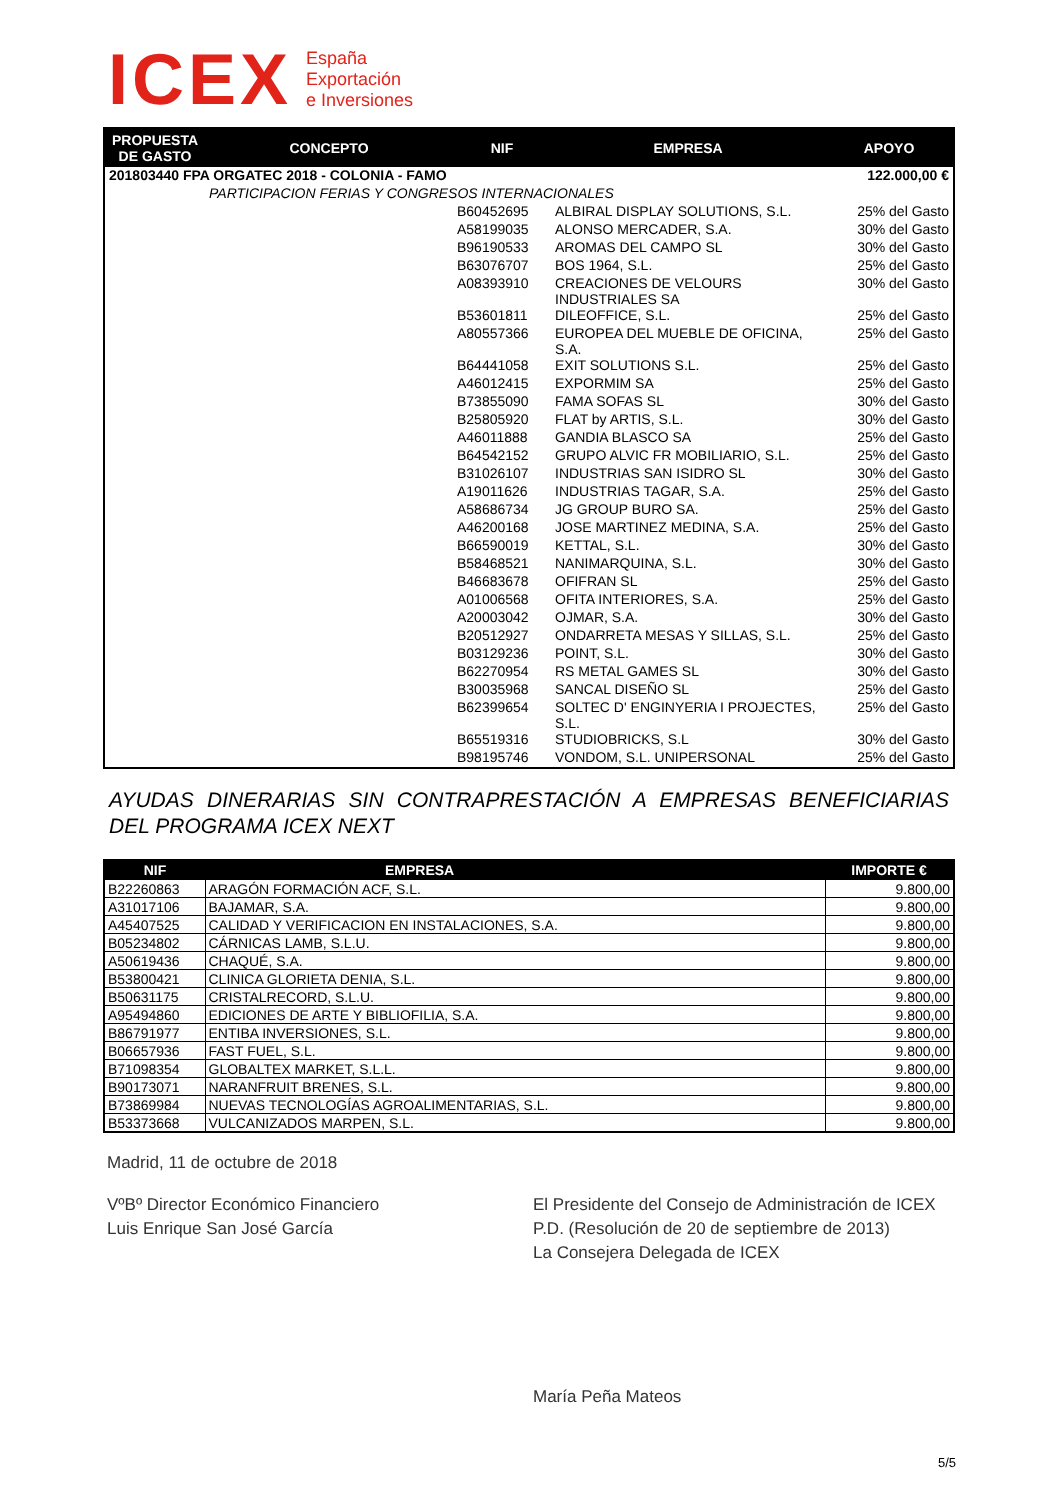ICEX
España
Exportación
e Inversiones
| PROPUESTA DE GASTO | CONCEPTO | NIF | EMPRESA | APOYO |
| --- | --- | --- | --- | --- |
| 201803440 FPA ORGATEC 2018 - COLONIA - FAMO | | | | 122.000,00 € |
| | PARTICIPACION FERIAS Y CONGRESOS INTERNACIONALES | | | |
| | | B60452695 | ALBIRAL DISPLAY SOLUTIONS, S.L. | 25% del Gasto |
| | | A58199035 | ALONSO MERCADER, S.A. | 30% del Gasto |
| | | B96190533 | AROMAS DEL CAMPO SL | 30% del Gasto |
| | | B63076707 | BOS 1964, S.L. | 25% del Gasto |
| | | A08393910 | CREACIONES DE VELOURS INDUSTRIALES SA | 30% del Gasto |
| | | B53601811 | DILEOFFICE, S.L. | 25% del Gasto |
| | | A80557366 | EUROPEA DEL MUEBLE DE OFICINA, S.A. | 25% del Gasto |
| | | B64441058 | EXIT SOLUTIONS S.L. | 25% del Gasto |
| | | A46012415 | EXPORMIM SA | 25% del Gasto |
| | | B73855090 | FAMA SOFAS SL | 30% del Gasto |
| | | B25805920 | FLAT by ARTIS, S.L. | 30% del Gasto |
| | | A46011888 | GANDIA BLASCO SA | 25% del Gasto |
| | | B64542152 | GRUPO ALVIC FR MOBILIARIO, S.L. | 25% del Gasto |
| | | B31026107 | INDUSTRIAS SAN ISIDRO SL | 30% del Gasto |
| | | A19011626 | INDUSTRIAS TAGAR, S.A. | 25% del Gasto |
| | | A58686734 | JG GROUP BURO SA. | 25% del Gasto |
| | | A46200168 | JOSE MARTINEZ MEDINA, S.A. | 25% del Gasto |
| | | B66590019 | KETTAL, S.L. | 30% del Gasto |
| | | B58468521 | NANIMARQUINA, S.L. | 30% del Gasto |
| | | B46683678 | OFIFRAN SL | 25% del Gasto |
| | | A01006568 | OFITA INTERIORES, S.A. | 25% del Gasto |
| | | A20003042 | OJMAR, S.A. | 30% del Gasto |
| | | B20512927 | ONDARRETA MESAS Y SILLAS, S.L. | 25% del Gasto |
| | | B03129236 | POINT, S.L. | 30% del Gasto |
| | | B62270954 | RS METAL GAMES SL | 30% del Gasto |
| | | B30035968 | SANCAL DISEÑO SL | 25% del Gasto |
| | | B62399654 | SOLTEC D' ENGINYERIA I PROJECTES, S.L. | 25% del Gasto |
| | | B65519316 | STUDIOBRICKS, S.L | 30% del Gasto |
| | | B98195746 | VONDOM, S.L. UNIPERSONAL | 25% del Gasto |
AYUDAS DINERARIAS SIN CONTRAPRESTACIÓN A EMPRESAS BENEFICIARIAS DEL PROGRAMA ICEX NEXT
| NIF | EMPRESA | IMPORTE € |
| --- | --- | --- |
| B22260863 | ARAGÓN FORMACIÓN ACF, S.L. | 9.800,00 |
| A31017106 | BAJAMAR, S.A. | 9.800,00 |
| A45407525 | CALIDAD Y VERIFICACION EN INSTALACIONES, S.A. | 9.800,00 |
| B05234802 | CÁRNICAS LAMB, S.L.U. | 9.800,00 |
| A50619436 | CHAQUÉ, S.A. | 9.800,00 |
| B53800421 | CLINICA GLORIETA DENIA, S.L. | 9.800,00 |
| B50631175 | CRISTALRECORD, S.L.U. | 9.800,00 |
| A95494860 | EDICIONES DE ARTE Y BIBLIOFILIA, S.A. | 9.800,00 |
| B86791977 | ENTIBA INVERSIONES, S.L. | 9.800,00 |
| B06657936 | FAST FUEL, S.L. | 9.800,00 |
| B71098354 | GLOBALTEX MARKET, S.L.L. | 9.800,00 |
| B90173071 | NARANFRUIT BRENES, S.L. | 9.800,00 |
| B73869984 | NUEVAS TECNOLOGÍAS AGROALIMENTARIAS, S.L. | 9.800,00 |
| B53373668 | VULCANIZADOS MARPEN, S.L. | 9.800,00 |
Madrid, 11 de octubre de 2018
VºBº Director Económico Financiero
Luis Enrique San José García
El Presidente del Consejo de Administración de ICEX
P.D. (Resolución de 20 de septiembre de 2013)
La Consejera Delegada de ICEX
María Peña Mateos
5/5